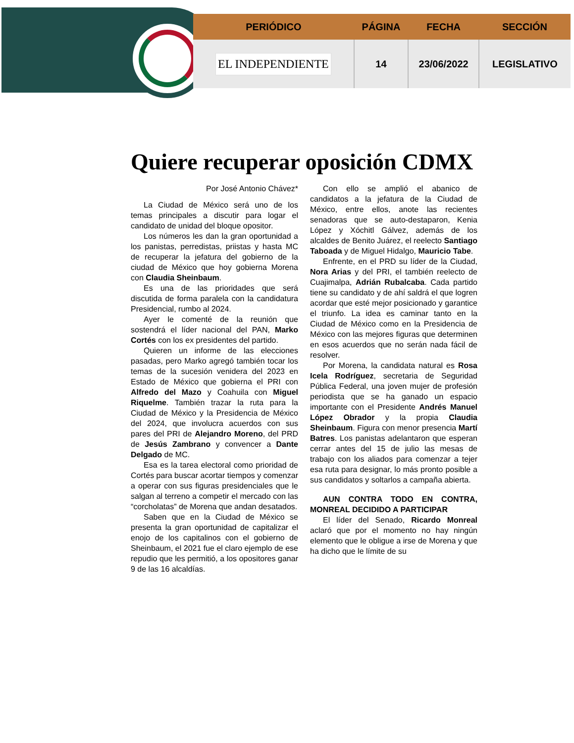| PERIÓDICO | PÁGINA | FECHA | SECCIÓN |
| --- | --- | --- | --- |
| EL INDEPENDIENTE | 14 | 23/06/2022 | LEGISLATIVO |
Quiere recuperar oposición CDMX
Por José Antonio Chávez*
La Ciudad de México será uno de los temas principales a discutir para logar el candidato de unidad del bloque opositor.
Los números les dan la gran oportunidad a los panistas, perredistas, priistas y hasta MC de recuperar la jefatura del gobierno de la ciudad de México que hoy gobierna Morena con Claudia Sheinbaum.
Es una de las prioridades que será discutida de forma paralela con la candidatura Presidencial, rumbo al 2024.
Ayer le comenté de la reunión que sostendrá el líder nacional del PAN, Marko Cortés con los ex presidentes del partido.
Quieren un informe de las elecciones pasadas, pero Marko agregó también tocar los temas de la sucesión venidera del 2023 en Estado de México que gobierna el PRI con Alfredo del Mazo y Coahuila con Miguel Riquelme. También trazar la ruta para la Ciudad de México y la Presidencia de México del 2024, que involucra acuerdos con sus pares del PRI de Alejandro Moreno, del PRD de Jesús Zambrano y convencer a Dante Delgado de MC.
Esa es la tarea electoral como prioridad de Cortés para buscar acortar tiempos y comenzar a operar con sus figuras presidenciales que le salgan al terreno a competir el mercado con las “corcholatas” de Morena que andan desatados.
Saben que en la Ciudad de México se presenta la gran oportunidad de capitalizar el enojo de los capitalinos con el gobierno de Sheinbaum, el 2021 fue el claro ejemplo de ese repudio que les permitió, a los opositores ganar 9 de las 16 alcaldías.
Con ello se amplió el abanico de candidatos a la jefatura de la Ciudad de México, entre ellos, anote las recientes senadoras que se auto-destaparon, Kenia López y Xóchitl Gálvez, además de los alcaldes de Benito Juárez, el reelecto Santiago Taboada y de Miguel Hidalgo, Mauricio Tabe.
Enfrente, en el PRD su líder de la Ciudad, Nora Arias y del PRI, el también reelecto de Cuajimalpa, Adrián Rubalcaba. Cada partido tiene su candidato y de ahí saldrá el que logren acordar que esté mejor posicionado y garantice el triunfo. La idea es caminar tanto en la Ciudad de México como en la Presidencia de México con las mejores figuras que determinen en esos acuerdos que no serán nada fácil de resolver.
Por Morena, la candidata natural es Rosa Icela Rodríguez, secretaria de Seguridad Pública Federal, una joven mujer de profesión periodista que se ha ganado un espacio importante con el Presidente Andrés Manuel López Obrador y la propia Claudia Sheinbaum. Figura con menor presencia Martí Batres. Los panistas adelantaron que esperan cerrar antes del 15 de julio las mesas de trabajo con los aliados para comenzar a tejer esa ruta para designar, lo más pronto posible a sus candidatos y soltarlos a campaña abierta.
AUN CONTRA TODO EN CONTRA, MONREAL DECIDIDO A PARTICIPAR
El líder del Senado, Ricardo Monreal aclaró que por el momento no hay ningún elemento que le obligue a irse de Morena y que ha dicho que le límite de su